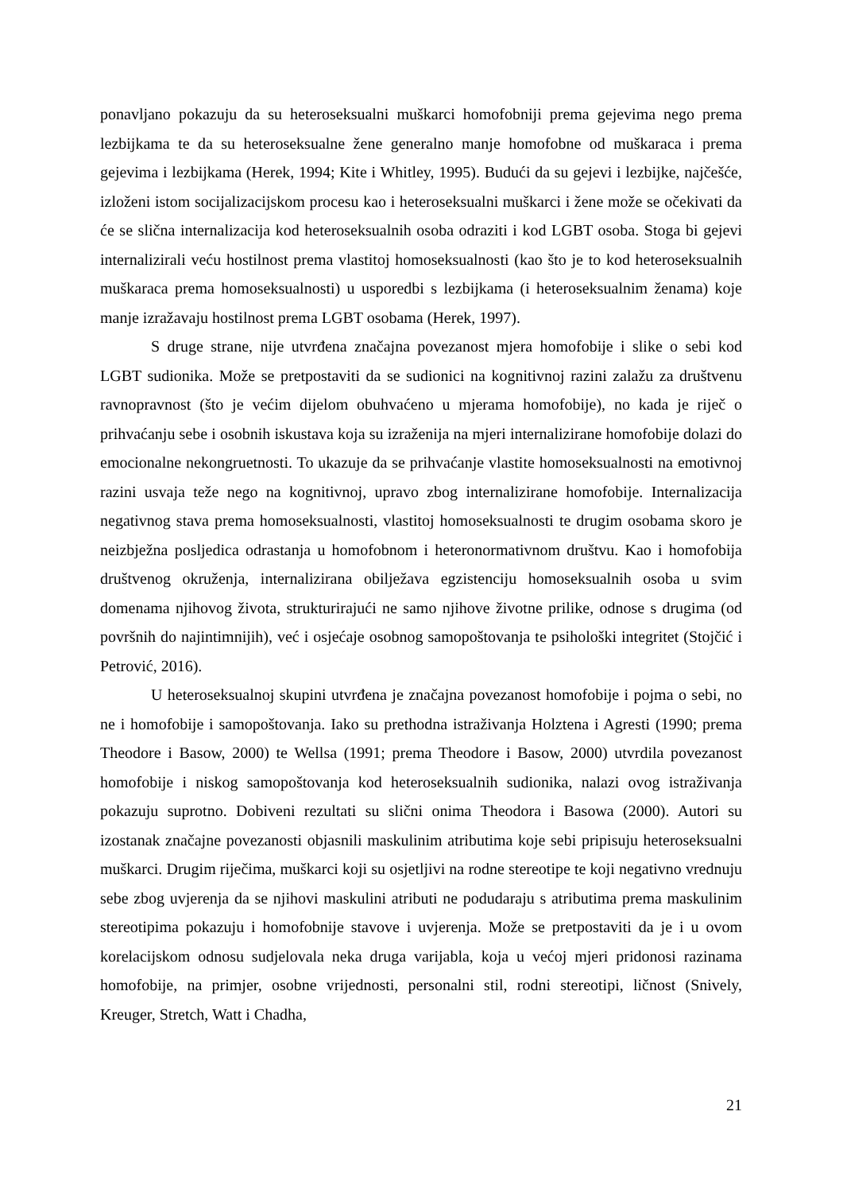ponavljano pokazuju da su heteroseksualni muškarci homofobniji prema gejevima nego prema lezbijkama te da su heteroseksualne žene generalno manje homofobne od muškaraca i prema gejevima i lezbijkama (Herek, 1994; Kite i Whitley, 1995). Budući da su gejevi i lezbijke, najčešće, izloženi istom socijalizacijskom procesu kao i heteroseksualni muškarci i žene može se očekivati da će se slična internalizacija kod heteroseksualnih osoba odraziti i kod LGBT osoba. Stoga bi gejevi internalizirali veću hostilnost prema vlastitoj homoseksualnosti (kao što je to kod heteroseksualnih muškaraca prema homoseksualnosti) u usporedbi s lezbijkama (i heteroseksualnim ženama) koje manje izražavaju hostilnost prema LGBT osobama (Herek, 1997).
S druge strane, nije utvrđena značajna povezanost mjera homofobije i slike o sebi kod LGBT sudionika. Može se pretpostaviti da se sudionici na kognitivnoj razini zalažu za društvenu ravnopravnost (što je većim dijelom obuhvaćeno u mjerama homofobije), no kada je riječ o prihvaćanju sebe i osobnih iskustava koja su izraženija na mjeri internalizirane homofobije dolazi do emocionalne nekongruetnosti. To ukazuje da se prihvaćanje vlastite homoseksualnosti na emotivnoj razini usvaja teže nego na kognitivnoj, upravo zbog internalizirane homofobije. Internalizacija negativnog stava prema homoseksualnosti, vlastitoj homoseksualnosti te drugim osobama skoro je neizbježna posljedica odrastanja u homofobnom i heteronormativnom društvu. Kao i homofobija društvenog okruženja, internalizirana obilježava egzistenciju homoseksualnih osoba u svim domenama njihovog života, strukturirajući ne samo njihove životne prilike, odnose s drugima (od površnih do najintimnijih), već i osjećaje osobnog samopoštovanja te psihološki integritet (Stojčić i Petrović, 2016).
U heteroseksualnoj skupini utvrđena je značajna povezanost homofobije i pojma o sebi, no ne i homofobije i samopoštovanja. Iako su prethodna istraživanja Holztena i Agresti (1990; prema Theodore i Basow, 2000) te Wellsa (1991; prema Theodore i Basow, 2000) utvrdila povezanost homofobije i niskog samopoštovanja kod heteroseksualnih sudionika, nalazi ovog istraživanja pokazuju suprotno. Dobiveni rezultati su slični onima Theodora i Basowa (2000). Autori su izostanak značajne povezanosti objasnili maskulinim atributima koje sebi pripisuju heteroseksualni muškarci. Drugim riječima, muškarci koji su osjetljivi na rodne stereotipe te koji negativno vrednuju sebe zbog uvjerenja da se njihovi maskulini atributi ne podudaraju s atributima prema maskulinim stereotipima pokazuju i homofobnije stavove i uvjerenja. Može se pretpostaviti da je i u ovom korelacijskom odnosu sudjelovala neka druga varijabla, koja u većoj mjeri pridonosi razinama homofobije, na primjer, osobne vrijednosti, personalni stil, rodni stereotipi, ličnost (Snively, Kreuger, Stretch, Watt i Chadha,
21